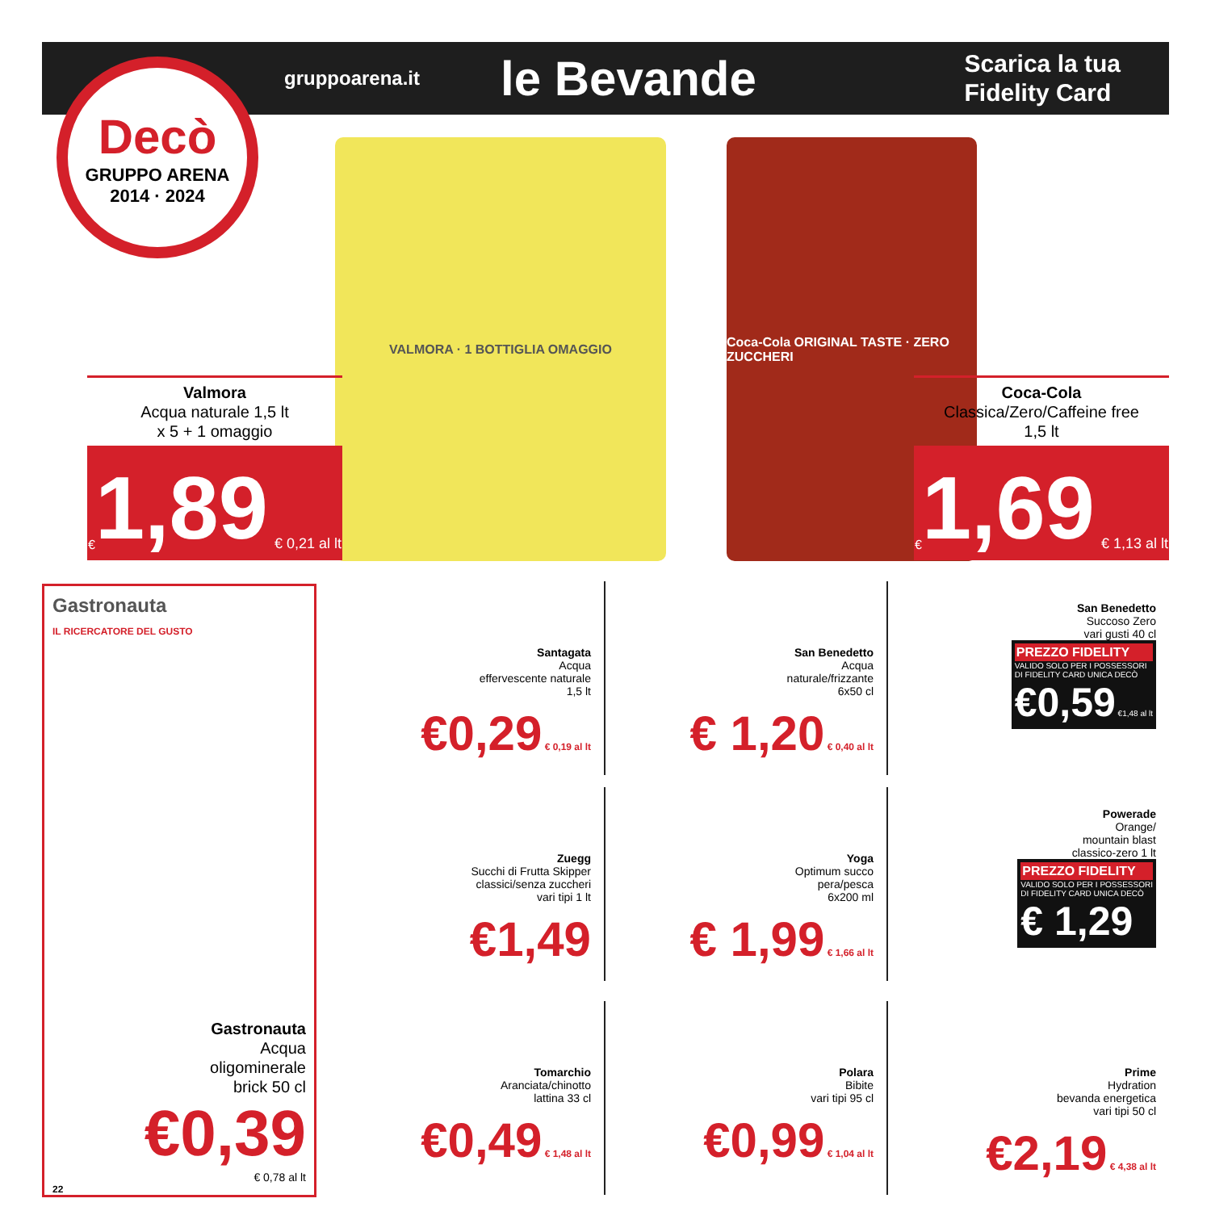gruppoarena.it le Bevande Scarica la tua
Fidelity Card
Decò
GRUPPO ARENA
2014 · 2024
VALMORA · 1 BOTTIGLIA OMAGGIO
Coca-Cola ORIGINAL TASTE · ZERO ZUCCHERI
Valmora
Acqua naturale 1,5 lt
x 5 + 1 omaggio
€ 1,89 € 0,21 al lt
Coca-Cola
Classica/Zero/Caffeine free
1,5 lt
€ 1,69 € 1,13 al lt
Gastronauta
IL RICERCATORE DEL GUSTO
Gastronauta
Acqua
oligominerale
brick 50 cl
€0,39
€ 0,78 al lt
22
Santagata
Acqua
effervescente naturale
1,5 lt
€0,29 € 0,19 al lt
San Benedetto
Acqua
naturale/frizzante
6x50 cl
€ 1,20 € 0,40 al lt
San Benedetto
Succoso Zero
vari gusti 40 cl
PREZZO FIDELITY VALIDO SOLO PER I POSSESSORI
DI FIDELITY CARD UNICA DECÒ
€0,59 €1,48 al lt
Zuegg
Succhi di Frutta Skipper
classici/senza zuccheri
vari tipi 1 lt
€1,49
Yoga
Optimum succo
pera/pesca
6x200 ml
€ 1,99 € 1,66 al lt
Powerade
Orange/
mountain blast
classico-zero 1 lt
PREZZO FIDELITY VALIDO SOLO PER I POSSESSORI
DI FIDELITY CARD UNICA DECÒ
€ 1,29
Tomarchio
Aranciata/chinotto
lattina 33 cl
€0,49 € 1,48 al lt
Polara
Bibite
vari tipi 95 cl
€0,99 € 1,04 al lt
Prime
Hydration
bevanda energetica
vari tipi 50 cl
€2,19 € 4,38 al lt